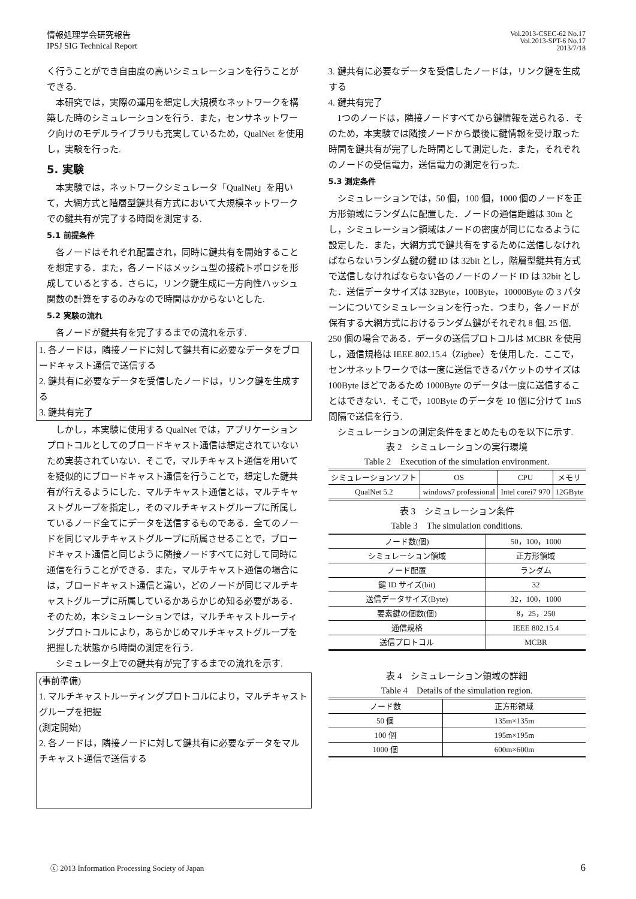情報処理学会研究報告
IPSJ SIG Technical Report
Vol.2013-CSEC-62 No.17
Vol.2013-SPT-6 No.17
2013/7/18
く行うことができ自由度の高いシミュレーションを行うことができる.
本研究では，実際の運用を想定し大規模なネットワークを構築した時のシミュレーションを行う．また，センサネットワーク向けのモデルライブラリも充実しているため，QualNet を使用し，実験を行った.
5. 実験
本実験では，ネットワークシミュレータ「QualNet」を用いて，大網方式と階層型鍵共有方式において大規模ネットワークでの鍵共有が完了する時間を測定する.
5.1 前提条件
各ノードはそれぞれ配置され，同時に鍵共有を開始することを想定する．また，各ノードはメッシュ型の接続トポロジを形成しているとする．さらに，リンク鍵生成に一方向性ハッシュ関数の計算をするのみなので時間はかからないとした.
5.2 実験の流れ
各ノードが鍵共有を完了するまでの流れを示す.
1. 各ノードは，隣接ノードに対して鍵共有に必要なデータをブロードキャスト通信で送信する
2. 鍵共有に必要なデータを受信したノードは，リンク鍵を生成する
3. 鍵共有完了
しかし，本実験に使用する QualNet では，アプリケーションプロトコルとしてのブロードキャスト通信は想定されていないため実装されていない．そこで，マルチキャスト通信を用いてを疑似的にブロードキャスト通信を行うことで，想定した鍵共有が行えるようにした．マルチキャスト通信とは，マルチキャストグループを指定し，そのマルチキャストグループに所属しているノード全てにデータを送信するものである．全てのノードを同じマルチキャストグループに所属させることで，ブロードキャスト通信と同じように隣接ノードすべてに対して同時に通信を行うことができる．また，マルチキャスト通信の場合には，ブロードキャスト通信と違い，どのノードが同じマルチキャストグループに所属しているかあらかじめ知る必要がある．そのため，本シミュレーションでは，マルチキャストルーティングプロトコルにより，あらかじめマルチキャストグループを把握した状態から時間の測定を行う.
シミュレータ上での鍵共有が完了するまでの流れを示す.
(事前準備)
1. マルチキャストルーティングプロトコルにより，マルチキャストグループを把握
(測定開始)
2. 各ノードは，隣接ノードに対して鍵共有に必要なデータをマルチキャスト通信で送信する
3. 鍵共有に必要なデータを受信したノードは，リンク鍵を生成する
4. 鍵共有完了
1つのノードは，隣接ノードすべてから鍵情報を送られる．そのため，本実験では隣接ノードから最後に鍵情報を受け取った時間を鍵共有が完了した時間として測定した．また，それぞれのノードの受信電力，送信電力の測定を行った.
5.3 測定条件
シミュレーションでは，50 個，100 個，1000 個のノードを正方形領域にランダムに配置した．ノードの通信距離は 30m とし，シミュレーション領域はノードの密度が同じになるように設定した．また，大網方式で鍵共有をするために送信しなければならないランダム鍵の鍵 ID は 32bit とし，階層型鍵共有方式で送信しなければならない各のノードのノード ID は 32bit とした．送信データサイズは 32Byte，100Byte，10000Byte の 3 パターンについてシミュレーションを行った．つまり，各ノードが保有する大網方式におけるランダム鍵がそれぞれ 8 個, 25 個, 250 個の場合である．データの送信プロトコルは MCBR を使用し，通信規格は IEEE 802.15.4（Zigbee）を使用した．ここで，センサネットワークでは一度に送信できるパケットのサイズは 100Byte ほどであるため 1000Byte のデータは一度に送信することはできない．そこで，100Byte のデータを 10 個に分けて 1mS 間隔で送信を行う.
シミュレーションの測定条件をまとめたものを以下に示す.
表 2　シミュレーションの実行環境
Table 2　Execution of the simulation environment.
| シミュレーションソフト | OS | CPU | メモリ |
| --- | --- | --- | --- |
| QualNet 5.2 | windows7 professional | Intel corei7 970 | 12GByte |
表 3　シミュレーション条件
Table 3　The simulation conditions.
| ノード数(個) | 50，100，1000 |
| シミュレーション領域 | 正方形領域 |
| ノード配置 | ランダム |
| 鍵 ID サイズ(bit) | 32 |
| 送信データサイズ(Byte) | 32，100，1000 |
| 要素鍵の個数(個) | 8，25，250 |
| 通信規格 | IEEE 802.15.4 |
| 送信プロトコル | MCBR |
表 4　シミュレーション領域の詳細
Table 4　Details of the simulation region.
| ノード数 | 正方形領域 |
| --- | --- |
| 50 個 | 135m×135m |
| 100 個 | 195m×195m |
| 1000 個 | 600m×600m |
ⓒ 2013 Information Processing Society of Japan 6